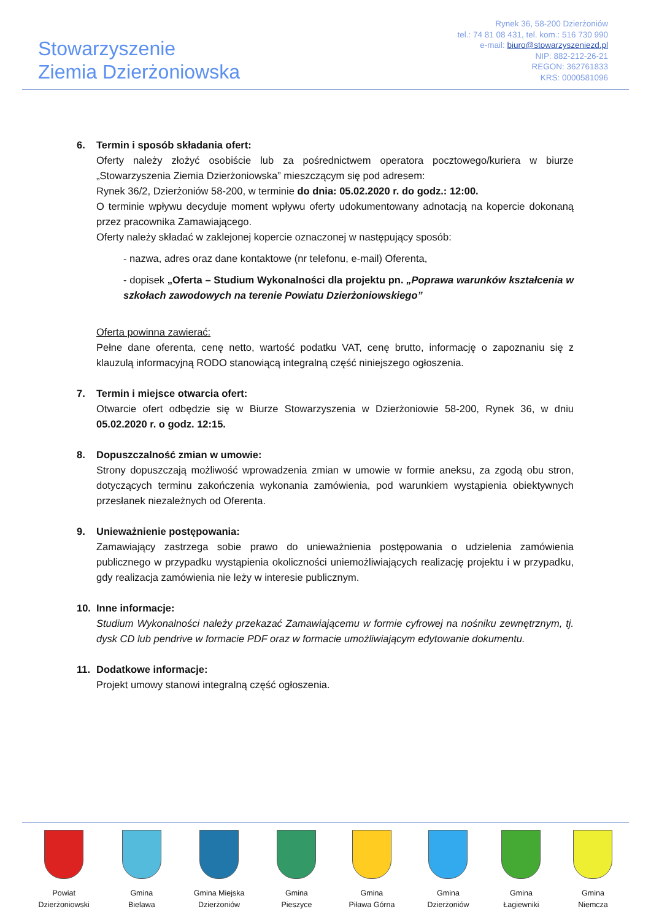Stowarzyszenie
Ziemia Dzierżoniowska
Rynek 36, 58-200 Dzierżoniów
tel.: 74 81 08 431, tel. kom.: 516 730 990
e-mail: biuro@stowarzyszeniezd.pl
NIP: 882-212-26-21
REGON: 362761833
KRS: 0000581096
6. Termin i sposób składania ofert:
Oferty należy złożyć osobiście lub za pośrednictwem operatora pocztowego/kuriera w biurze „Stowarzyszenia Ziemia Dzierżoniowska” mieszczącym się pod adresem:
Rynek 36/2, Dzierżoniów 58-200, w terminie do dnia: 05.02.2020 r. do godz.: 12:00.
O terminie wpływu decyduje moment wpływu oferty udokumentowany adnotacją na kopercie dokonaną przez pracownika Zamawiającego.
Oferty należy składać w zaklejonej kopercie oznaczonej w następujący sposób:
- nazwa, adres oraz dane kontaktowe (nr telefonu, e-mail) Oferenta,
- dopisek „Oferta – Studium Wykonalności dla projektu pn. „Poprawa warunków kształcenia w szkołach zawodowych na terenie Powiatu Dzierżoniowskiego”
Oferta powinna zawierać:
Pełne dane oferenta, cenę netto, wartość podatku VAT, cenę brutto, informację o zapoznaniu się z klauzulą informacyjną RODO stanowiącą integralną część niniejszego ogłoszenia.
7. Termin i miejsce otwarcia ofert:
Otwarcie ofert odbędzie się w Biurze Stowarzyszenia w Dzierżoniowie 58-200, Rynek 36, w dniu 05.02.2020 r. o godz. 12:15.
8. Dopuszczalność zmian w umowie:
Strony dopuszczają możliwość wprowadzenia zmian w umowie w formie aneksu, za zgodą obu stron, dotyczących terminu zakończenia wykonania zamówienia, pod warunkiem wystąpienia obiektywnych przesłanek niezależnych od Oferenta.
9. Unieważnienie postępowania:
Zamawiający zastrzega sobie prawo do unieważnienia postępowania o udzielenia zamówienia publicznego w przypadku wystąpienia okoliczności uniemożliwiających realizację projektu i w przypadku, gdy realizacja zamówienia nie leży w interesie publicznym.
10. Inne informacje:
Studium Wykonalności należy przekazać Zamawiającemu w formie cyfrowej na nośniku zewnętrznym, tj. dysk CD lub pendrive w formacie PDF oraz w formacie umożliwiającym edytowanie dokumentu.
11. Dodatkowe informacje:
Projekt umowy stanowi integralną część ogłoszenia.
Powiat
Dzierżoniowski
Gmina
Bielawa
Gmina Miejska
Dzierżoniów
Gmina
Pieszyce
Gmina
Piława Górna
Gmina
Dzierżoniów
Gmina
Łagiewniki
Gmina
Niemcza